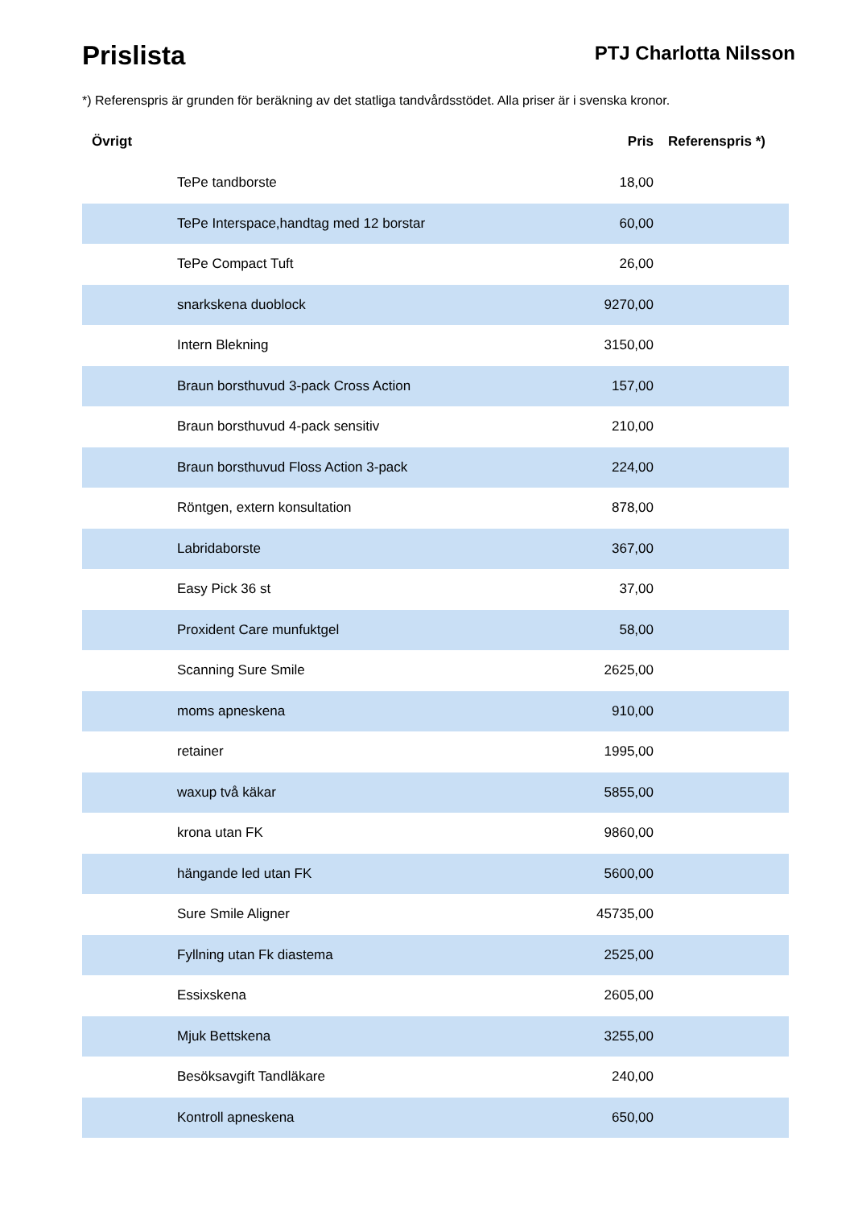Prislista
PTJ Charlotta Nilsson
*) Referenspris är grunden för beräkning av det statliga tandvårdsstödet. Alla priser är i svenska kronor.
| Övrigt | Pris | Referenspris *) |
| --- | --- | --- |
| TePe tandborste | 18,00 | |
| TePe Interspace,handtag med 12 borstar | 60,00 | |
| TePe Compact Tuft | 26,00 | |
| snarkskena duoblock | 9270,00 | |
| Intern Blekning | 3150,00 | |
| Braun borsthuvud 3-pack Cross Action | 157,00 | |
| Braun borsthuvud 4-pack sensitiv | 210,00 | |
| Braun borsthuvud Floss Action 3-pack | 224,00 | |
| Röntgen, extern konsultation | 878,00 | |
| Labridaborste | 367,00 | |
| Easy Pick 36 st | 37,00 | |
| Proxident Care munfuktgel | 58,00 | |
| Scanning Sure Smile | 2625,00 | |
| moms apneskena | 910,00 | |
| retainer | 1995,00 | |
| waxup två käkar | 5855,00 | |
| krona utan FK | 9860,00 | |
| hängande led utan FK | 5600,00 | |
| Sure Smile Aligner | 45735,00 | |
| Fyllning utan Fk diastema | 2525,00 | |
| Essixskena | 2605,00 | |
| Mjuk Bettskena | 3255,00 | |
| Besöksavgift Tandläkare | 240,00 | |
| Kontroll apneskena | 650,00 | |